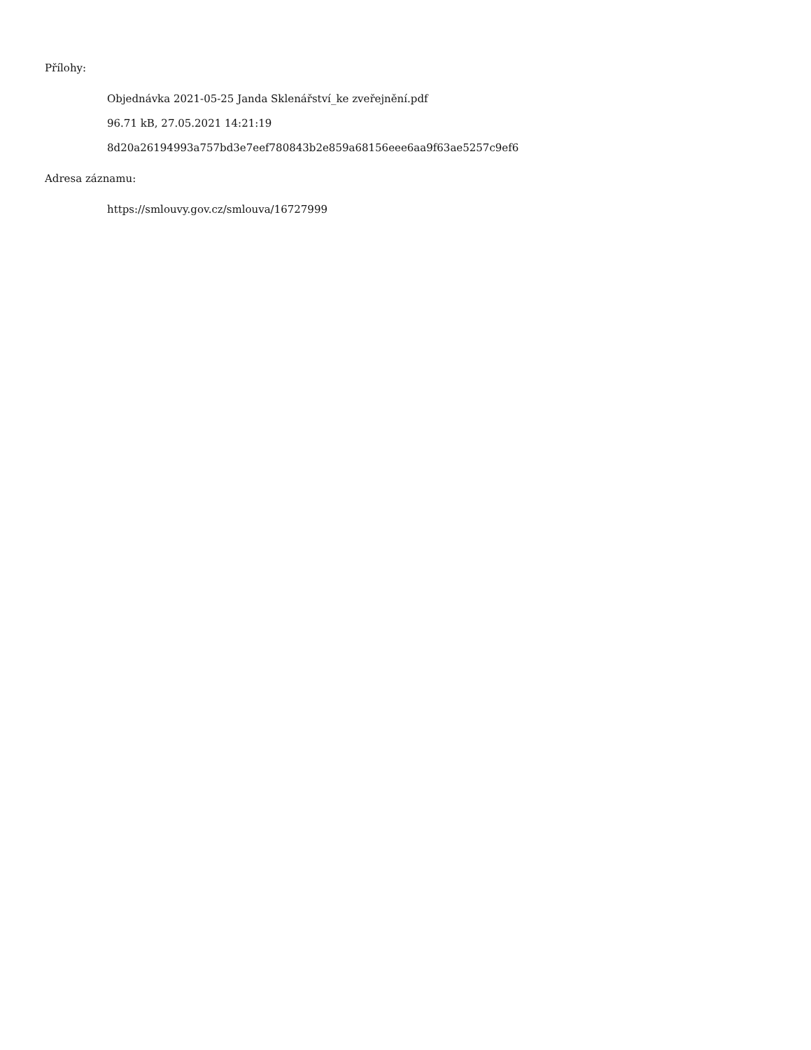Přílohy:
Objednávka 2021-05-25 Janda Sklenářství_ke zveřejnění.pdf
96.71 kB, 27.05.2021 14:21:19
8d20a26194993a757bd3e7eef780843b2e859a68156eee6aa9f63ae5257c9ef6
Adresa záznamu:
https://smlouvy.gov.cz/smlouva/16727999